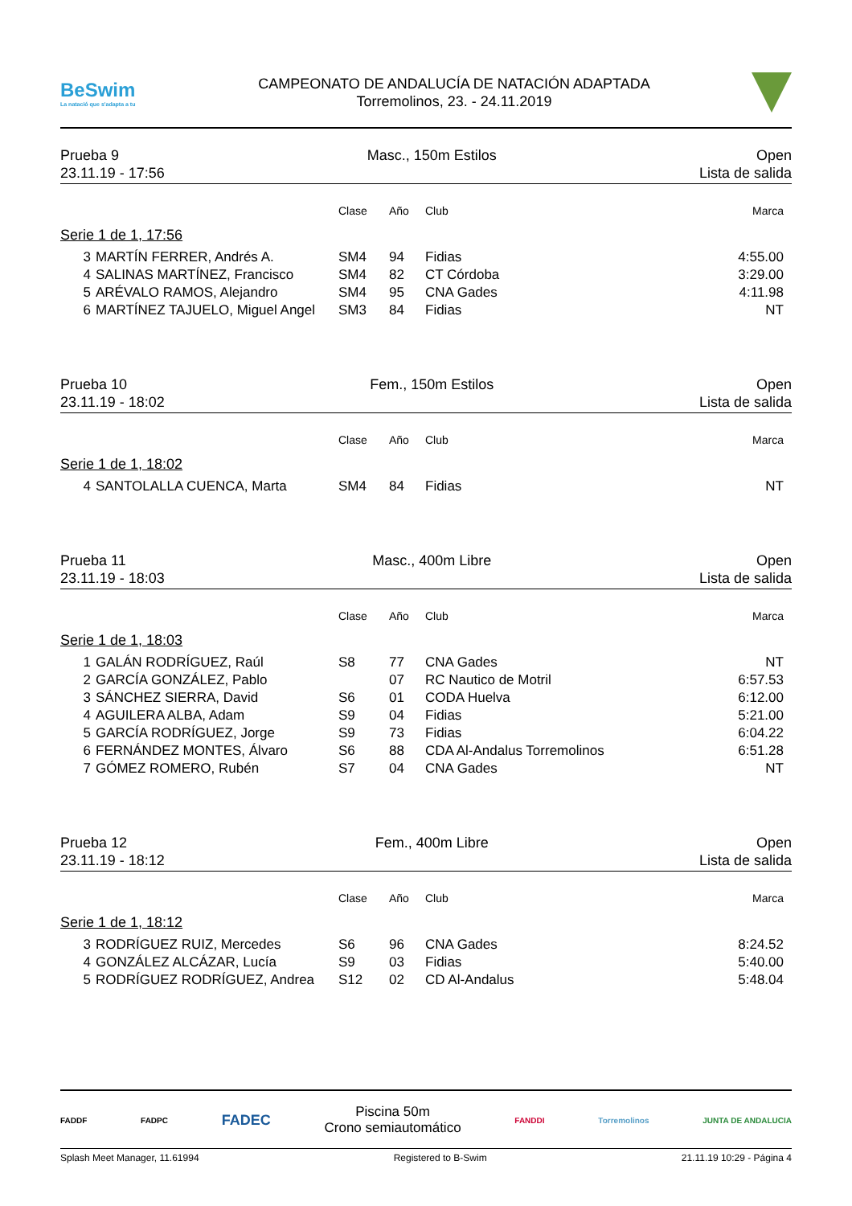BeSwim
La natació que s'adapta a tu
CAMPEONATO DE ANDALUCÍA DE NATACIÓN ADAPTADA
Torremolinos, 23. - 24.11.2019
Prueba 9
23.11.19 - 17:56
Masc., 150m Estilos Open
Lista de salida
| | | Clase | Año | Club | Marca |
| --- | --- | --- | --- | --- | --- |
| Serie 1 de 1, 17:56 | | | | | |
| 3 | MARTÍN FERRER, Andrés A. | SM4 | 94 | Fidias | 4:55.00 |
| 4 | SALINAS MARTÍNEZ, Francisco | SM4 | 82 | CT Córdoba | 3:29.00 |
| 5 | ARÉVALO RAMOS, Alejandro | SM4 | 95 | CNA Gades | 4:11.98 |
| 6 | MARTÍNEZ TAJUELO, Miguel Angel | SM3 | 84 | Fidias | NT |
Prueba 10
23.11.19 - 18:02
Fem., 150m Estilos Open
Lista de salida
| | | Clase | Año | Club | Marca |
| --- | --- | --- | --- | --- | --- |
| Serie 1 de 1, 18:02 | | | | | |
| 4 | SANTOLALLA CUENCA, Marta | SM4 | 84 | Fidias | NT |
Prueba 11
23.11.19 - 18:03
Masc., 400m Libre Open
Lista de salida
| | | Clase | Año | Club | Marca |
| --- | --- | --- | --- | --- | --- |
| Serie 1 de 1, 18:03 | | | | | |
| 1 | GALÁN RODRÍGUEZ, Raúl | S8 | 77 | CNA Gades | NT |
| 2 | GARCÍA GONZÁLEZ, Pablo | | 07 | RC Nautico de Motril | 6:57.53 |
| 3 | SÁNCHEZ SIERRA, David | S6 | 01 | CODA Huelva | 6:12.00 |
| 4 | AGUILERA ALBA, Adam | S9 | 04 | Fidias | 5:21.00 |
| 5 | GARCÍA RODRÍGUEZ, Jorge | S9 | 73 | Fidias | 6:04.22 |
| 6 | FERNÁNDEZ MONTES, Álvaro | S6 | 88 | CDA Al-Andalus Torremolinos | 6:51.28 |
| 7 | GÓMEZ ROMERO, Rubén | S7 | 04 | CNA Gades | NT |
Prueba 12
23.11.19 - 18:12
Fem., 400m Libre Open
Lista de salida
| | | Clase | Año | Club | Marca |
| --- | --- | --- | --- | --- | --- |
| Serie 1 de 1, 18:12 | | | | | |
| 3 | RODRÍGUEZ RUIZ, Mercedes | S6 | 96 | CNA Gades | 8:24.52 |
| 4 | GONZÁLEZ ALCÁZAR, Lucía | S9 | 03 | Fidias | 5:40.00 |
| 5 | RODRÍGUEZ RODRÍGUEZ, Andrea | S12 | 02 | CD Al-Andalus | 5:48.04 |
FADDF FADPC
FADEC
Piscina 50m
Crono semiautomático
FANDDI Torremolinos JUNTA DE ANDALUCIA
Splash Meet Manager, 11.61994 Registered to B-Swim 21.11.19 10:29 - Página 4